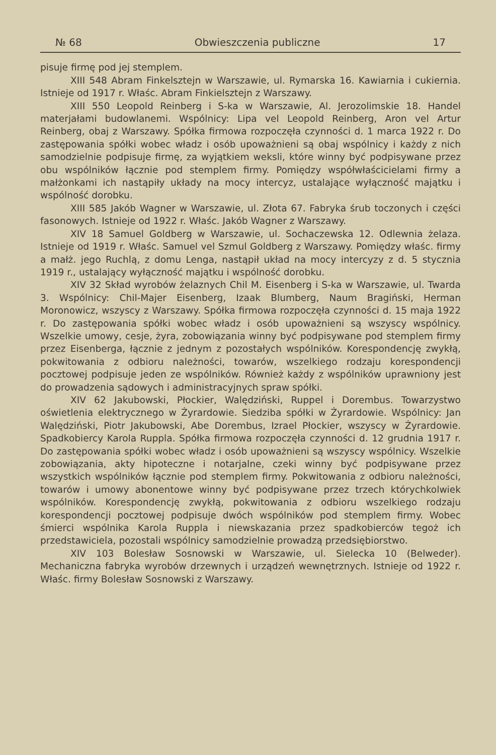№ 68 Obwieszczenia publiczne 17
pisuje firmę pod jej stemplem.
XIII 548 Abram Finkelsztejn w Warszawie, ul. Rymarska 16. Kawiarnia i cukiernia. Istnieje od 1917 r. Właśc. Abram Finkielsztejn z Warszawy.
XIII 550 Leopold Reinberg i S-ka w Warszawie, Al. Jerozolimskie 18. Handel materjałami budowlanemi. Wspólnicy: Lipa vel Leopold Reinberg, Aron vel Artur Reinberg, obaj z Warszawy. Spółka firmowa rozpoczęła czynności d. 1 marca 1922 r. Do zastępowania spółki wobec władz i osób upoważnieni są obaj wspólnicy i każdy z nich samodzielnie podpisuje firmę, za wyjątkiem weksli, które winny być podpisywane przez obu wspólników łącznie pod stemplem firmy. Pomiędzy współwłaścicielami firmy a małżonkami ich nastąpiły układy na mocy intercyz, ustalające wyłączność majątku i wspólność dorobku.
XIII 585 Jakób Wagner w Warszawie, ul. Złota 67. Fabryka śrub toczonych i części fasonowych. Istnieje od 1922 r. Właśc. Jakób Wagner z Warszawy.
XIV 18 Samuel Goldberg w Warszawie, ul. Sochaczewska 12. Odlewnia żelaza. Istnieje od 1919 r. Właśc. Samuel vel Szmul Goldberg z Warszawy. Pomiędzy właśc. firmy a małż. jego Ruchlą, z domu Lenga, nastąpił układ na mocy intercyzy z d. 5 stycznia 1919 r., ustalający wyłączność majątku i wspólność dorobku.
XIV 32 Skład wyrobów żelaznych Chil M. Eisenberg i S-ka w Warszawie, ul. Twarda 3. Wspólnicy: Chil-Majer Eisenberg, Izaak Blumberg, Naum Bragiński, Herman Moronowicz, wszyscy z Warszawy. Spółka firmowa rozpoczęła czynności d. 15 maja 1922 r. Do zastępowania spółki wobec władz i osób upoważnieni są wszyscy wspólnicy. Wszelkie umowy, cesje, żyra, zobowiązania winny być podpisywane pod stemplem firmy przez Eisenberga, łącznie z jednym z pozostałych wspólników. Korespondencję zwykłą, pokwitowania z odbioru należności, towarów, wszelkiego rodzaju korespondencji pocztowej podpisuje jeden ze wspólników. Również każdy z wspólników uprawniony jest do prowadzenia sądowych i administracyjnych spraw spółki.
XIV 62 Jakubowski, Płockier, Walędziński, Ruppel i Dorembus. Towarzystwo oświetlenia elektrycznego w Żyrardowie. Siedziba spółki w Żyrardowie. Wspólnicy: Jan Walędziński, Piotr Jakubowski, Abe Dorembus, Izrael Płockier, wszyscy w Żyrardowie. Spadkobiercy Karola Ruppla. Spółka firmowa rozpoczęła czynności d. 12 grudnia 1917 r. Do zastępowania spółki wobec władz i osób upoważnieni są wszyscy wspólnicy. Wszelkie zobowiązania, akty hipoteczne i notarjalne, czeki winny być podpisywane przez wszystkich wspólników łącznie pod stemplem firmy. Pokwitowania z odbioru należności, towarów i umowy abonentowe winny być podpisywane przez trzech którychkolwiek wspólników. Korespondencję zwykłą, pokwitowania z odbioru wszelkiego rodzaju korespondencji pocztowej podpisuje dwóch wspólników pod stemplem firmy. Wobec śmierci wspólnika Karola Ruppla i niewskazania przez spadkobierców tegoż ich przedstawiciela, pozostali wspólnicy samodzielnie prowadzą przedsiębiorstwo.
XIV 103 Bolesław Sosnowski w Warszawie, ul. Sielecka 10 (Belweder). Mechaniczna fabryka wyrobów drzewnych i urządzeń wewnętrznych. Istnieje od 1922 r. Właśc. firmy Bolesław Sosnowski z Warszawy.